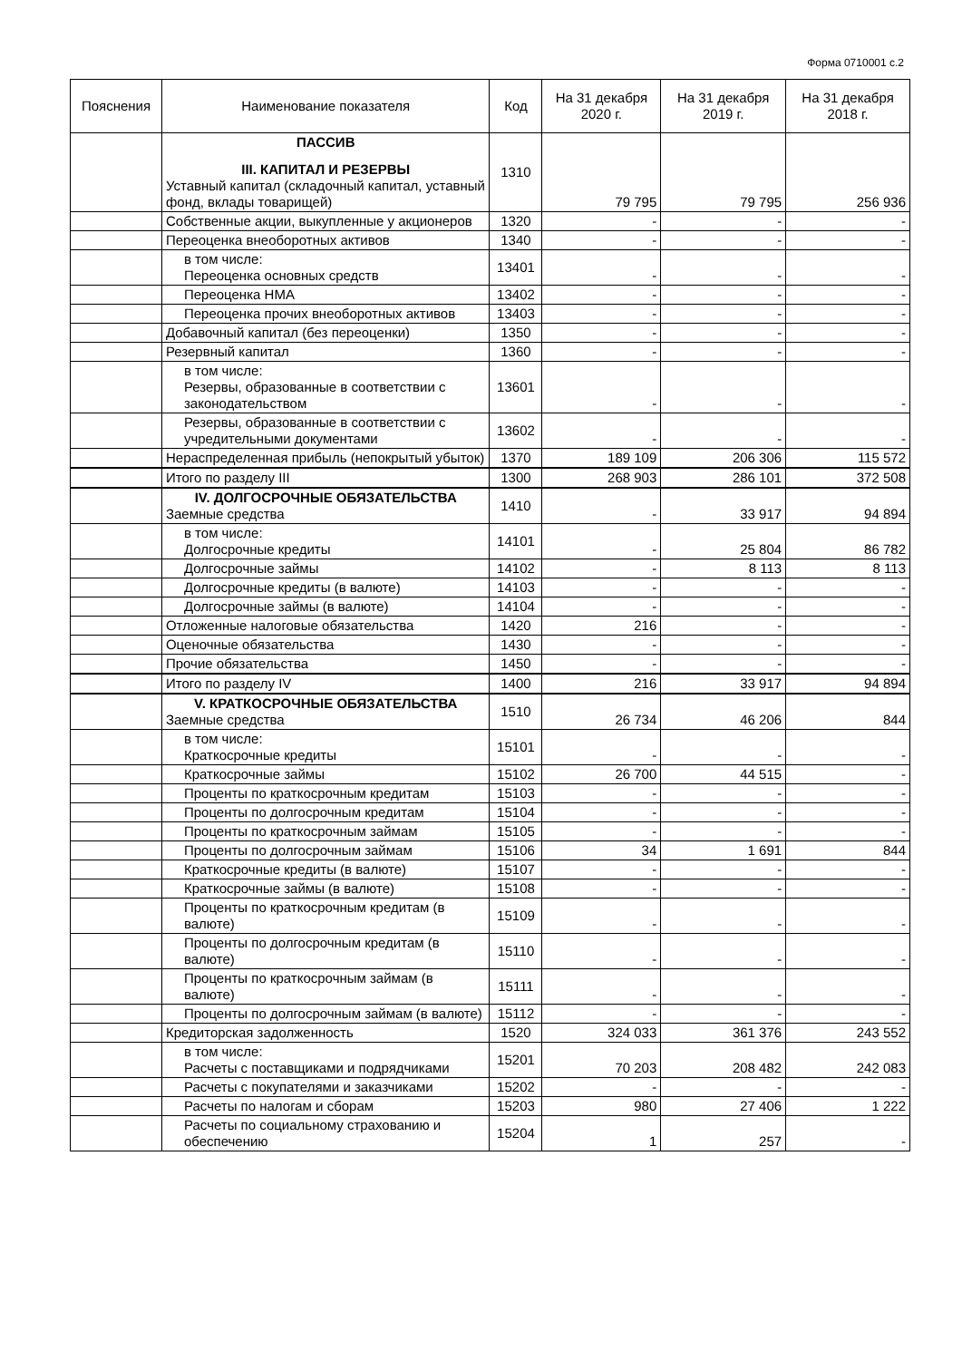Форма 0710001 с.2
| Пояснения | Наименование показателя | Код | На 31 декабря 2020 г. | На 31 декабря 2019 г. | На 31 декабря 2018 г. |
| --- | --- | --- | --- | --- | --- |
| | ПАССИВ III. КАПИТАЛ И РЕЗЕРВЫ Уставный капитал (складочный капитал, уставный фонд, вклады товарищей) | 1310 | 79 795 | 79 795 | 256 936 |
| | Собственные акции, выкупленные у акционеров | 1320 | - | - | - |
| | Переоценка внеоборотных активов | 1340 | - | - | - |
| | в том числе: Переоценка основных средств | 13401 | - | - | - |
| | Переоценка НМА | 13402 | - | - | - |
| | Переоценка прочих внеоборотных активов | 13403 | - | - | - |
| | Добавочный капитал (без переоценки) | 1350 | - | - | - |
| | Резервный капитал | 1360 | - | - | - |
| | в том числе: Резервы, образованные в соответствии с законодательством | 13601 | - | - | - |
| | Резервы, образованные в соответствии с учредительными документами | 13602 | - | - | - |
| | Нераспределенная прибыль (непокрытый убыток) | 1370 | 189 109 | 206 306 | 115 572 |
| | Итого по разделу III | 1300 | 268 903 | 286 101 | 372 508 |
| | IV. ДОЛГОСРОЧНЫЕ ОБЯЗАТЕЛЬСТВА Заемные средства | 1410 | - | 33 917 | 94 894 |
| | в том числе: Долгосрочные кредиты | 14101 | - | 25 804 | 86 782 |
| | Долгосрочные займы | 14102 | - | 8 113 | 8 113 |
| | Долгосрочные кредиты (в валюте) | 14103 | - | - | - |
| | Долгосрочные займы (в валюте) | 14104 | - | - | - |
| | Отложенные налоговые обязательства | 1420 | 216 | - | - |
| | Оценочные обязательства | 1430 | - | - | - |
| | Прочие обязательства | 1450 | - | - | - |
| | Итого по разделу IV | 1400 | 216 | 33 917 | 94 894 |
| | V. КРАТКОСРОЧНЫЕ ОБЯЗАТЕЛЬСТВА Заемные средства | 1510 | 26 734 | 46 206 | 844 |
| | в том числе: Краткосрочные кредиты | 15101 | - | - | - |
| | Краткосрочные займы | 15102 | 26 700 | 44 515 | - |
| | Проценты по краткосрочным кредитам | 15103 | - | - | - |
| | Проценты по долгосрочным кредитам | 15104 | - | - | - |
| | Проценты по краткосрочным займам | 15105 | - | - | - |
| | Проценты по долгосрочным займам | 15106 | 34 | 1 691 | 844 |
| | Краткосрочные кредиты (в валюте) | 15107 | - | - | - |
| | Краткосрочные займы (в валюте) | 15108 | - | - | - |
| | Проценты по краткосрочным кредитам (в валюте) | 15109 | - | - | - |
| | Проценты по долгосрочным кредитам (в валюте) | 15110 | - | - | - |
| | Проценты по краткосрочным займам (в валюте) | 15111 | - | - | - |
| | Проценты по долгосрочным займам (в валюте) | 15112 | - | - | - |
| | Кредиторская задолженность | 1520 | 324 033 | 361 376 | 243 552 |
| | в том числе: Расчеты с поставщиками и подрядчиками | 15201 | 70 203 | 208 482 | 242 083 |
| | Расчеты с покупателями и заказчиками | 15202 | - | - | - |
| | Расчеты по налогам и сборам | 15203 | 980 | 27 406 | 1 222 |
| | Расчеты по социальному страхованию и обеспечению | 15204 | 1 | 257 | - |